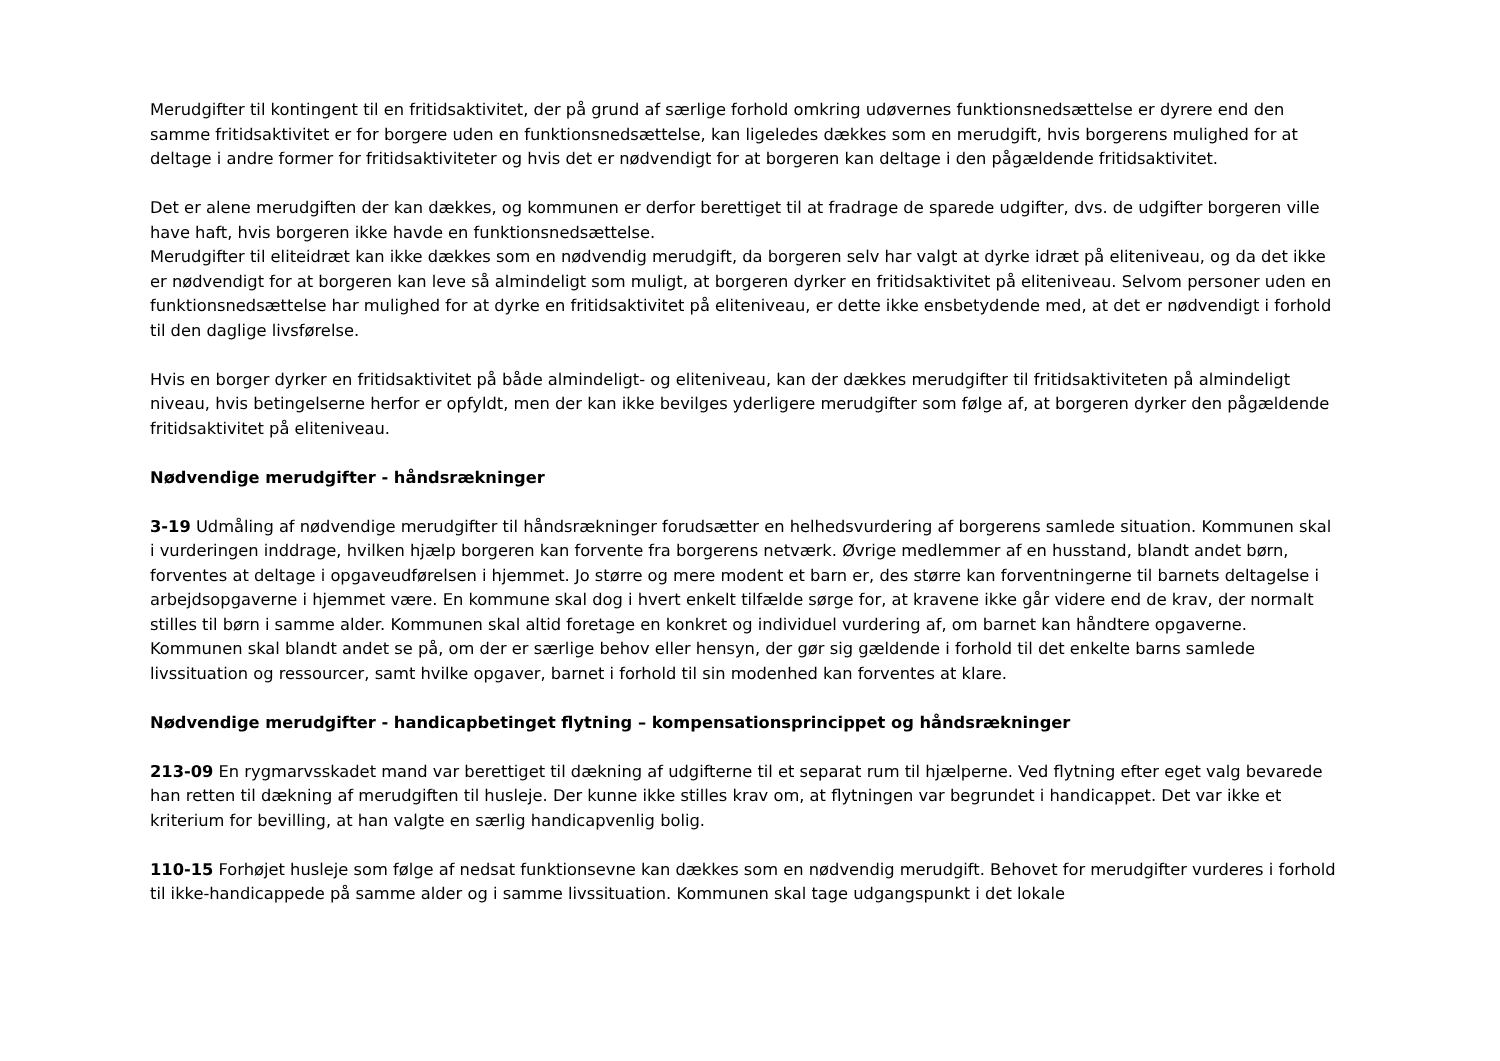Merudgifter til kontingent til en fritidsaktivitet, der på grund af særlige forhold omkring udøvernes funktionsnedsættelse er dyrere end den samme fritidsaktivitet er for borgere uden en funktionsnedsættelse, kan ligeledes dækkes som en merudgift, hvis borgerens mulighed for at deltage i andre former for fritidsaktiviteter og hvis det er nødvendigt for at borgeren kan deltage i den pågældende fritidsaktivitet.
Det er alene merudgiften der kan dækkes, og kommunen er derfor berettiget til at fradrage de sparede udgifter, dvs. de udgifter borgeren ville have haft, hvis borgeren ikke havde en funktionsnedsættelse.
Merudgifter til eliteidræt kan ikke dækkes som en nødvendig merudgift, da borgeren selv har valgt at dyrke idræt på eliteniveau, og da det ikke er nødvendigt for at borgeren kan leve så almindeligt som muligt, at borgeren dyrker en fritidsaktivitet på eliteniveau. Selvom personer uden en funktionsnedsættelse har mulighed for at dyrke en fritidsaktivitet på eliteniveau, er dette ikke ensbetydende med, at det er nødvendigt i forhold til den daglige livsførelse.
Hvis en borger dyrker en fritidsaktivitet på både almindeligt- og eliteniveau, kan der dækkes merudgifter til fritidsaktiviteten på almindeligt niveau, hvis betingelserne herfor er opfyldt, men der kan ikke bevilges yderligere merudgifter som følge af, at borgeren dyrker den pågældende fritidsaktivitet på eliteniveau.
Nødvendige merudgifter - håndsrækninger
3-19 Udmåling af nødvendige merudgifter til håndsrækninger forudsætter en helhedsvurdering af borgerens samlede situation. Kommunen skal i vurderingen inddrage, hvilken hjælp borgeren kan forvente fra borgerens netværk. Øvrige medlemmer af en husstand, blandt andet børn, forventes at deltage i opgaveudførelsen i hjemmet. Jo større og mere modent et barn er, des større kan forventningerne til barnets deltagelse i arbejdsopgaverne i hjemmet være. En kommune skal dog i hvert enkelt tilfælde sørge for, at kravene ikke går videre end de krav, der normalt stilles til børn i samme alder. Kommunen skal altid foretage en konkret og individuel vurdering af, om barnet kan håndtere opgaverne. Kommunen skal blandt andet se på, om der er særlige behov eller hensyn, der gør sig gældende i forhold til det enkelte barns samlede livssituation og ressourcer, samt hvilke opgaver, barnet i forhold til sin modenhed kan forventes at klare.
Nødvendige merudgifter - handicapbetinget flytning – kompensationsprincippet og håndsrækninger
213-09 En rygmarvsskadet mand var berettiget til dækning af udgifterne til et separat rum til hjælperne. Ved flytning efter eget valg bevarede han retten til dækning af merudgiften til husleje. Der kunne ikke stilles krav om, at flytningen var begrundet i handicappet. Det var ikke et kriterium for bevilling, at han valgte en særlig handicapvenlig bolig.
110-15 Forhøjet husleje som følge af nedsat funktionsevne kan dækkes som en nødvendig merudgift. Behovet for merudgifter vurderes i forhold til ikke-handicappede på samme alder og i samme livssituation. Kommunen skal tage udgangspunkt i det lokale